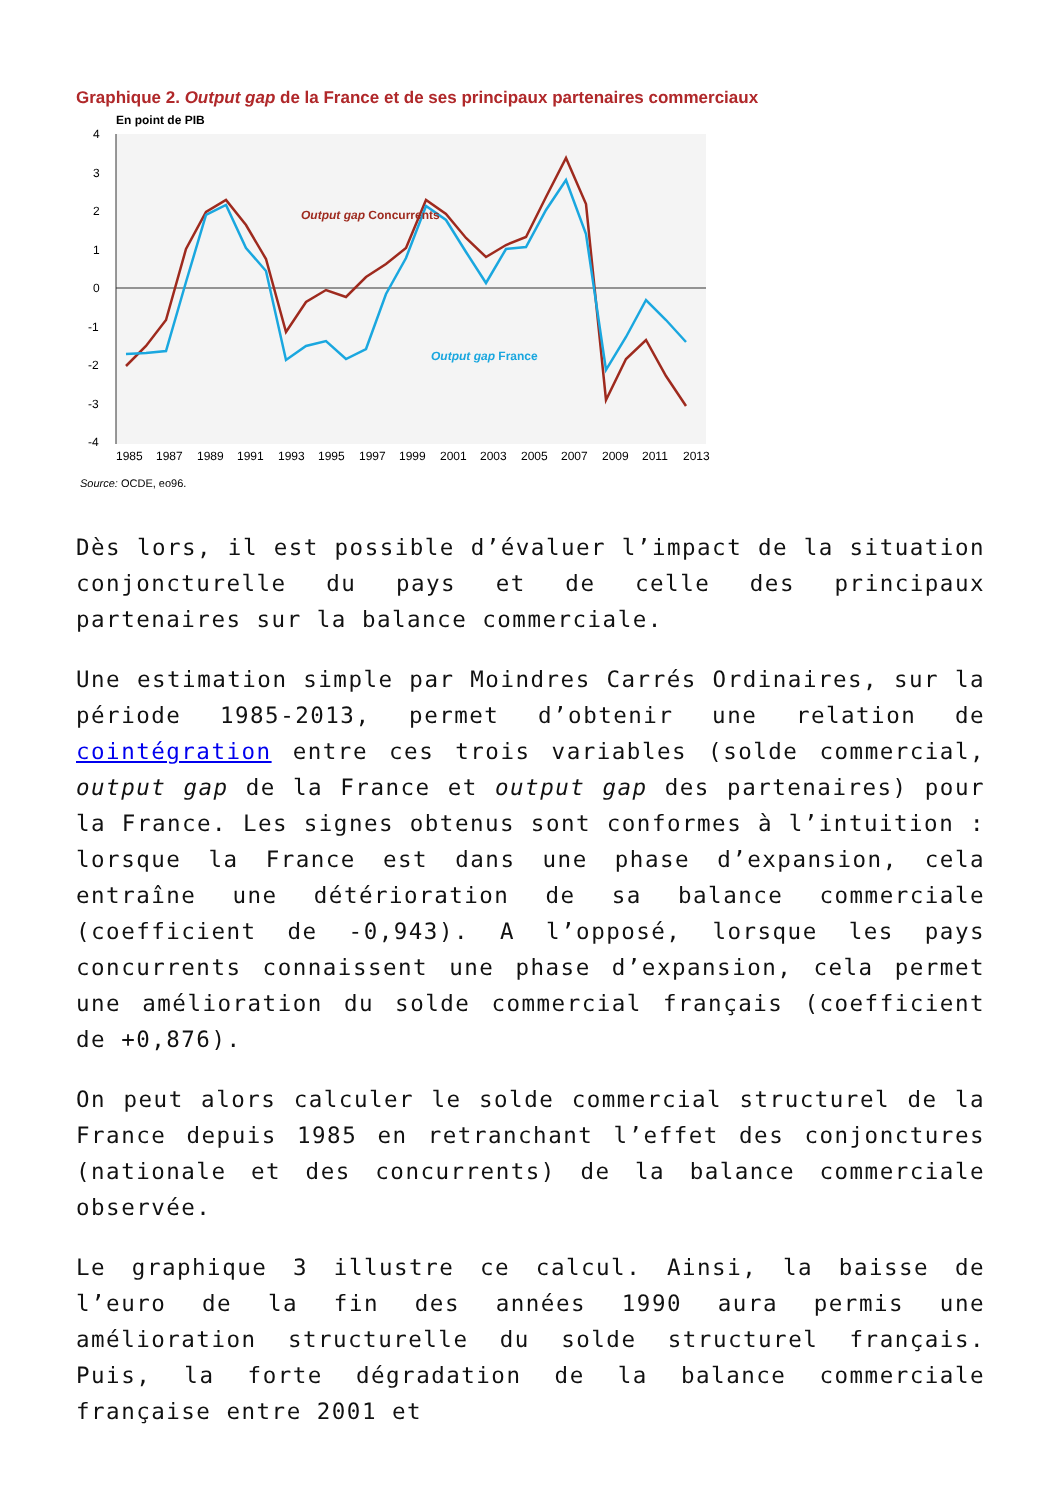Graphique 2. Output gap de la France et de ses principaux partenaires commerciaux
En point de PIB
4
3
2
1
0
-1
-2
-3
-4
Output gap Concurrents
Output gap France
1985
1987
1989
1991
1993
1995
1997
1999
2001
2003
2005
2007
2009
2011
2013
Source: OCDE, eo96.
Dès lors, il est possible d’évaluer l’impact de la situation conjoncturelle du pays et de celle des principaux partenaires sur la balance commerciale.
Une estimation simple par Moindres Carrés Ordinaires, sur la période 1985-2013, permet d’obtenir une relation de cointégration entre ces trois variables (solde commercial, output gap de la France et output gap des partenaires) pour la France. Les signes obtenus sont conformes à l’intuition : lorsque la France est dans une phase d’expansion, cela entraîne une détérioration de sa balance commerciale (coefficient de -0,943). A l’opposé, lorsque les pays concurrents connaissent une phase d’expansion, cela permet une amélioration du solde commercial français (coefficient de +0,876).
On peut alors calculer le solde commercial structurel de la France depuis 1985 en retranchant l’effet des conjonctures (nationale et des concurrents) de la balance commerciale observée.
Le graphique 3 illustre ce calcul. Ainsi, la baisse de l’euro de la fin des années 1990 aura permis une amélioration structurelle du solde structurel français. Puis, la forte dégradation de la balance commerciale française entre 2001 et